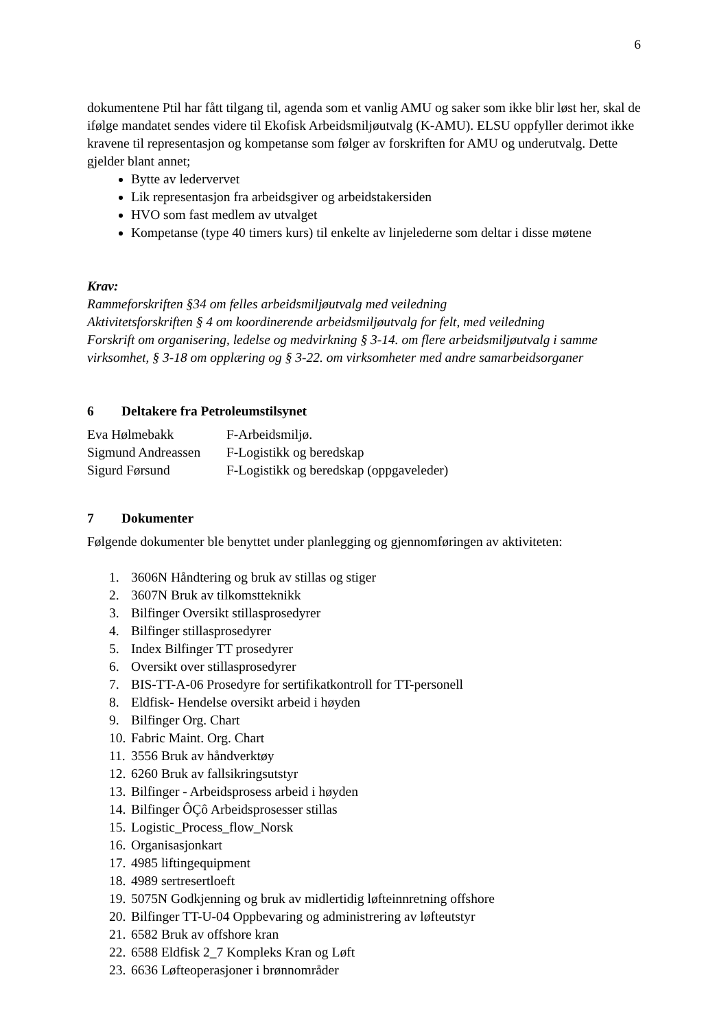6
dokumentene Ptil har fått tilgang til, agenda som et vanlig AMU og saker som ikke blir løst her, skal de ifølge mandatet sendes videre til Ekofisk Arbeidsmiljøutvalg (K-AMU). ELSU oppfyller derimot ikke kravene til representasjon og kompetanse som følger av forskriften for AMU og underutvalg. Dette gjelder blant annet;
Bytte av ledervervet
Lik representasjon fra arbeidsgiver og arbeidstakersiden
HVO som fast medlem av utvalget
Kompetanse (type 40 timers kurs) til enkelte av linjelederne som deltar i disse møtene
Krav:
Rammeforskriften §34 om felles arbeidsmiljøutvalg med veiledning
Aktivitetsforskriften § 4 om koordinerende arbeidsmiljøutvalg for felt, med veiledning
Forskrift om organisering, ledelse og medvirkning § 3-14. om flere arbeidsmiljøutvalg i samme virksomhet, § 3-18 om opplæring og § 3-22. om virksomheter med andre samarbeidsorganer
6 Deltakere fra Petroleumstilsynet
| Eva Hølmebakk | F-Arbeidsmiljø. |
| Sigmund Andreassen | F-Logistikk og beredskap |
| Sigurd Førsund | F-Logistikk og beredskap (oppgaveleder) |
7 Dokumenter
Følgende dokumenter ble benyttet under planlegging og gjennomføringen av aktiviteten:
1. 3606N Håndtering og bruk av stillas og stiger
2. 3607N Bruk av tilkomstteknikk
3. Bilfinger Oversikt stillasprosedyrer
4. Bilfinger stillasprosedyrer
5. Index Bilfinger TT prosedyrer
6. Oversikt over stillasprosedyrer
7. BIS-TT-A-06 Prosedyre for sertifikatkontroll for TT-personell
8. Eldfisk- Hendelse oversikt arbeid i høyden
9. Bilfinger Org. Chart
10. Fabric Maint. Org. Chart
11. 3556 Bruk av håndverktøy
12. 6260 Bruk av fallsikringsutstyr
13. Bilfinger - Arbeidsprosess arbeid i høyden
14. Bilfinger ÔÇô Arbeidsprosesser stillas
15. Logistic_Process_flow_Norsk
16. Organisasjonkart
17. 4985 liftingequipment
18. 4989 sertresertloeft
19. 5075N Godkjenning og bruk av midlertidig løfteinnretning offshore
20. Bilfinger TT-U-04 Oppbevaring og administrering av løfteutstyr
21. 6582 Bruk av offshore kran
22. 6588 Eldfisk 2_7 Kompleks Kran og Løft
23. 6636 Løfteoperasjoner i brønnområder